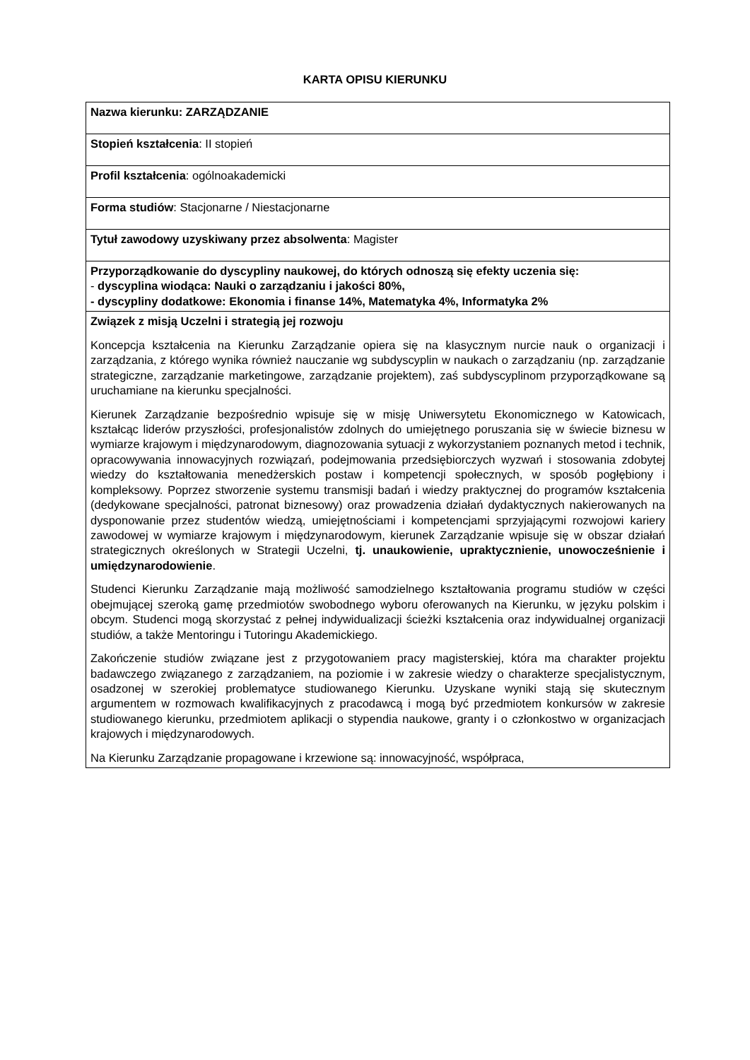KARTA OPISU KIERUNKU
| Nazwa kierunku: ZARZĄDZANIE |
| Stopień kształcenia : II stopień |
| Profil kształcenia : ogólnoakademicki |
| Forma studiów : Stacjonarne / Niestacjonarne |
| Tytuł zawodowy uzyskiwany przez absolwenta : Magister |
| Przyporządkowanie do dyscypliny naukowej, do których odnoszą się efekty uczenia się: - dyscyplina wiodąca: Nauki o zarządzaniu i jakości 80%, - dyscypliny dodatkowe: Ekonomia i finanse 14%, Matematyka 4%, Informatyka 2% |
| Związek z misją Uczelni i strategią jej rozwoju Koncepcja kształcenia na Kierunku Zarządzanie opiera się na klasycznym nurcie nauk o organizacji i zarządzania, z którego wynika również nauczanie wg subdyscyplin w naukach o zarządzaniu (np. zarządzanie strategiczne, zarządzanie marketingowe, zarządzanie projektem), zaś subdyscyplinom przyporządkowane są uruchamiane na kierunku specjalności. Kierunek Zarządzanie bezpośrednio wpisuje się w misję Uniwersytetu Ekonomicznego w Katowicach, kształcąc liderów przyszłości, profesjonalistów zdolnych do umiejętnego poruszania się w świecie biznesu w wymiarze krajowym i międzynarodowym, diagnozowania sytuacji z wykorzystaniem poznanych metod i technik, opracowywania innowacyjnych rozwiązań, podejmowania przedsiębiorczych wyzwań i stosowania zdobytej wiedzy do kształtowania menedżerskich postaw i kompetencji społecznych, w sposób pogłębiony i kompleksowy. Poprzez stworzenie systemu transmisji badań i wiedzy praktycznej do programów kształcenia (dedykowane specjalności, patronat biznesowy) oraz prowadzenia działań dydaktycznych nakierowanych na dysponowanie przez studentów wiedzą, umiejętnościami i kompetencjami sprzyjającymi rozwojowi kariery zawodowej w wymiarze krajowym i międzynarodowym, kierunek Zarządzanie wpisuje się w obszar działań strategicznych określonych w Strategii Uczelni, tj. unaukowienie, upraktycznienie, unowocześnienie i umiędzynarodowienie . Studenci Kierunku Zarządzanie mają możliwość samodzielnego kształtowania programu studiów w części obejmującej szeroką gamę przedmiotów swobodnego wyboru oferowanych na Kierunku, w języku polskim i obcym. Studenci mogą skorzystać z pełnej indywidualizacji ścieżki kształcenia oraz indywidualnej organizacji studiów, a także Mentoringu i Tutoringu Akademickiego. Zakończenie studiów związane jest z przygotowaniem pracy magisterskiej, która ma charakter projektu badawczego związanego z zarządzaniem, na poziomie i w zakresie wiedzy o charakterze specjalistycznym, osadzonej w szerokiej problematyce studiowanego Kierunku. Uzyskane wyniki stają się skutecznym argumentem w rozmowach kwalifikacyjnych z pracodawcą i mogą być przedmiotem konkursów w zakresie studiowanego kierunku, przedmiotem aplikacji o stypendia naukowe, granty i o członkostwo w organizacjach krajowych i międzynarodowych. Na Kierunku Zarządzanie propagowane i krzewione są: innowacyjność, współpraca, |